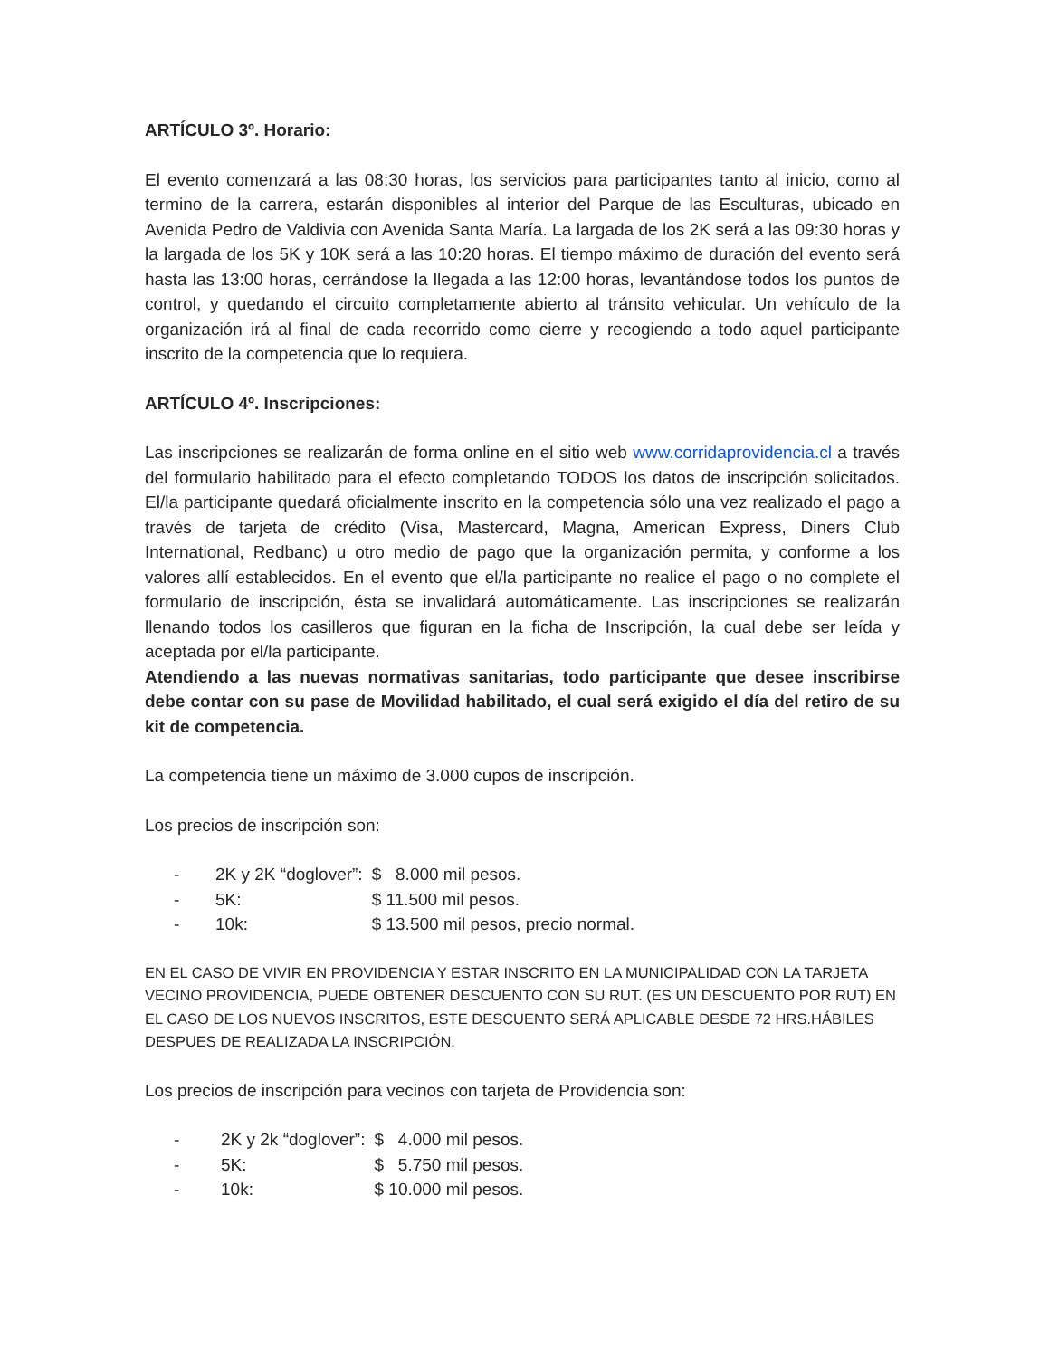ARTÍCULO 3º. Horario:
El evento comenzará a las 08:30 horas, los servicios para participantes tanto al inicio, como al termino de la carrera, estarán disponibles al interior del Parque de las Esculturas, ubicado en Avenida Pedro de Valdivia con Avenida Santa María. La largada de los 2K será a las 09:30 horas y la largada de los 5K y 10K será a las 10:20 horas. El tiempo máximo de duración del evento será hasta las 13:00 horas, cerrándose la llegada a las 12:00 horas, levantándose todos los puntos de control, y quedando el circuito completamente abierto al tránsito vehicular. Un vehículo de la organización irá al final de cada recorrido como cierre y recogiendo a todo aquel participante inscrito de la competencia que lo requiera.
ARTÍCULO 4º. Inscripciones:
Las inscripciones se realizarán de forma online en el sitio web www.corridaprovidencia.cl a través del formulario habilitado para el efecto completando TODOS los datos de inscripción solicitados. El/la participante quedará oficialmente inscrito en la competencia sólo una vez realizado el pago a través de tarjeta de crédito (Visa, Mastercard, Magna, American Express, Diners Club International, Redbanc) u otro medio de pago que la organización permita, y conforme a los valores allí establecidos. En el evento que el/la participante no realice el pago o no complete el formulario de inscripción, ésta se invalidará automáticamente. Las inscripciones se realizarán llenando todos los casilleros que figuran en la ficha de Inscripción, la cual debe ser leída y aceptada por el/la participante.
Atendiendo a las nuevas normativas sanitarias, todo participante que desee inscribirse debe contar con su pase de Movilidad habilitado, el cual será exigido el día del retiro de su kit de competencia.
La competencia tiene un máximo de 3.000 cupos de inscripción.
Los precios de inscripción son:
| - | 2K y 2K “doglover”: | $ 8.000 mil pesos. |
| - | 5K: | $ 11.500 mil pesos. |
| - | 10k: | $ 13.500 mil pesos, precio normal. |
EN EL CASO DE VIVIR EN PROVIDENCIA Y ESTAR INSCRITO EN LA MUNICIPALIDAD CON LA TARJETA VECINO PROVIDENCIA, PUEDE OBTENER DESCUENTO CON SU RUT. (ES UN DESCUENTO POR RUT) EN EL CASO DE LOS NUEVOS INSCRITOS, ESTE DESCUENTO SERÁ APLICABLE DESDE 72 HRS.HÁBILES DESPUES DE REALIZADA LA INSCRIPCIÓN.
Los precios de inscripción para vecinos con tarjeta de Providencia son:
| - | 2K y 2k “doglover”: | $ 4.000 mil pesos. |
| - | 5K: | $ 5.750 mil pesos. |
| - | 10k: | $ 10.000 mil pesos. |